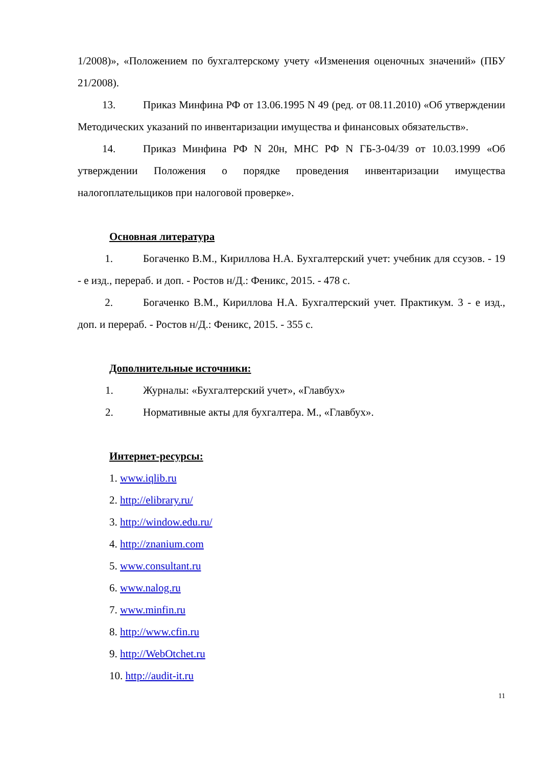1/2008)», «Положением по бухгалтерскому учету «Изменения оценочных значений» (ПБУ 21/2008).
13. Приказ Минфина РФ от 13.06.1995 N 49 (ред. от 08.11.2010) «Об утверждении Методических указаний по инвентаризации имущества и финансовых обязательств».
14. Приказ Минфина РФ N 20н, МНС РФ N ГБ-3-04/39 от 10.03.1999 «Об утверждении Положения о порядке проведения инвентаризации имущества налогоплательщиков при налоговой проверке».
Основная литература
1. Богаченко В.М., Кириллова Н.А. Бухгалтерский учет: учебник для ссузов. - 19 - е изд., перераб. и доп. - Ростов н/Д.: Феникс, 2015. - 478 с.
2. Богаченко В.М., Кириллова Н.А. Бухгалтерский учет. Практикум. 3 - е изд., доп. и перераб. - Ростов н/Д.: Феникс, 2015. - 355 с.
Дополнительные источники:
1. Журналы: «Бухгалтерский учет», «Главбух»
2. Нормативные акты для бухгалтера. М., «Главбух».
Интернет-ресурсы:
1. www.iqlib.ru
2. http://elibrary.ru/
3. http://window.edu.ru/
4. http://znanium.com
5. www.consultant.ru
6. www.nalog.ru
7. www.minfin.ru
8. http://www.cfin.ru
9. http://WebOtchet.ru
10. http://audit-it.ru
11